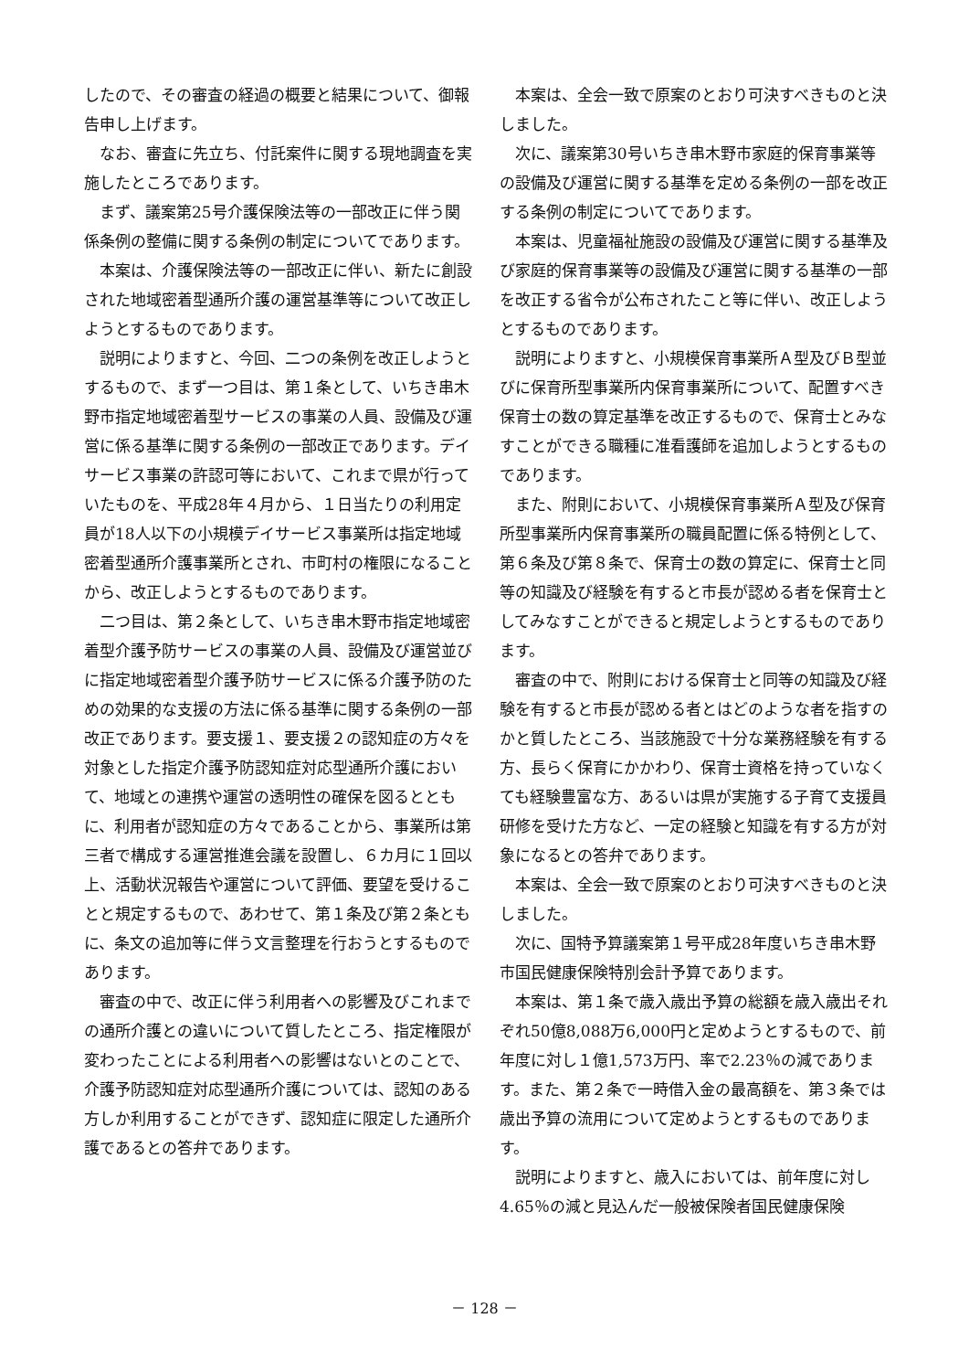したので、その審査の経過の概要と結果について、御報告申し上げます。
なお、審査に先立ち、付託案件に関する現地調査を実施したところであります。
まず、議案第25号介護保険法等の一部改正に伴う関係条例の整備に関する条例の制定についてであります。
本案は、介護保険法等の一部改正に伴い、新たに創設された地域密着型通所介護の運営基準等について改正しようとするものであります。
説明によりますと、今回、二つの条例を改正しようとするもので、まず一つ目は、第１条として、いちき串木野市指定地域密着型サービスの事業の人員、設備及び運営に係る基準に関する条例の一部改正であります。デイサービス事業の許認可等において、これまで県が行っていたものを、平成28年４月から、１日当たりの利用定員が18人以下の小規模デイサービス事業所は指定地域密着型通所介護事業所とされ、市町村の権限になることから、改正しようとするものであります。
二つ目は、第２条として、いちき串木野市指定地域密着型介護予防サービスの事業の人員、設備及び運営並びに指定地域密着型介護予防サービスに係る介護予防のための効果的な支援の方法に係る基準に関する条例の一部改正であります。要支援１、要支援２の認知症の方々を対象とした指定介護予防認知症対応型通所介護において、地域との連携や運営の透明性の確保を図るとともに、利用者が認知症の方々であることから、事業所は第三者で構成する運営推進会議を設置し、６カ月に１回以上、活動状況報告や運営について評価、要望を受けることと規定するもので、あわせて、第１条及び第２条ともに、条文の追加等に伴う文言整理を行おうとするものであります。
審査の中で、改正に伴う利用者への影響及びこれまでの通所介護との違いについて質したところ、指定権限が変わったことによる利用者への影響はないとのことで、介護予防認知症対応型通所介護については、認知のある方しか利用することができず、認知症に限定した通所介護であるとの答弁であります。
本案は、全会一致で原案のとおり可決すべきものと決しました。
次に、議案第30号いちき串木野市家庭的保育事業等の設備及び運営に関する基準を定める条例の一部を改正する条例の制定についてであります。
本案は、児童福祉施設の設備及び運営に関する基準及び家庭的保育事業等の設備及び運営に関する基準の一部を改正する省令が公布されたこと等に伴い、改正しようとするものであります。
説明によりますと、小規模保育事業所Ａ型及びＢ型並びに保育所型事業所内保育事業所について、配置すべき保育士の数の算定基準を改正するもので、保育士とみなすことができる職種に准看護師を追加しようとするものであります。
また、附則において、小規模保育事業所Ａ型及び保育所型事業所内保育事業所の職員配置に係る特例として、第６条及び第８条で、保育士の数の算定に、保育士と同等の知識及び経験を有すると市長が認める者を保育士としてみなすことができると規定しようとするものであります。
審査の中で、附則における保育士と同等の知識及び経験を有すると市長が認める者とはどのような者を指すのかと質したところ、当該施設で十分な業務経験を有する方、長らく保育にかかわり、保育士資格を持っていなくても経験豊富な方、あるいは県が実施する子育て支援員研修を受けた方など、一定の経験と知識を有する方が対象になるとの答弁であります。
本案は、全会一致で原案のとおり可決すべきものと決しました。
次に、国特予算議案第１号平成28年度いちき串木野市国民健康保険特別会計予算であります。
本案は、第１条で歳入歳出予算の総額を歳入歳出それぞれ50億8,088万6,000円と定めようとするもので、前年度に対し１億1,573万円、率で2.23％の減であります。また、第２条で一時借入金の最高額を、第３条では歳出予算の流用について定めようとするものであります。
説明によりますと、歳入においては、前年度に対し4.65％の減と見込んだ一般被保険者国民健康保険
－ 128 －